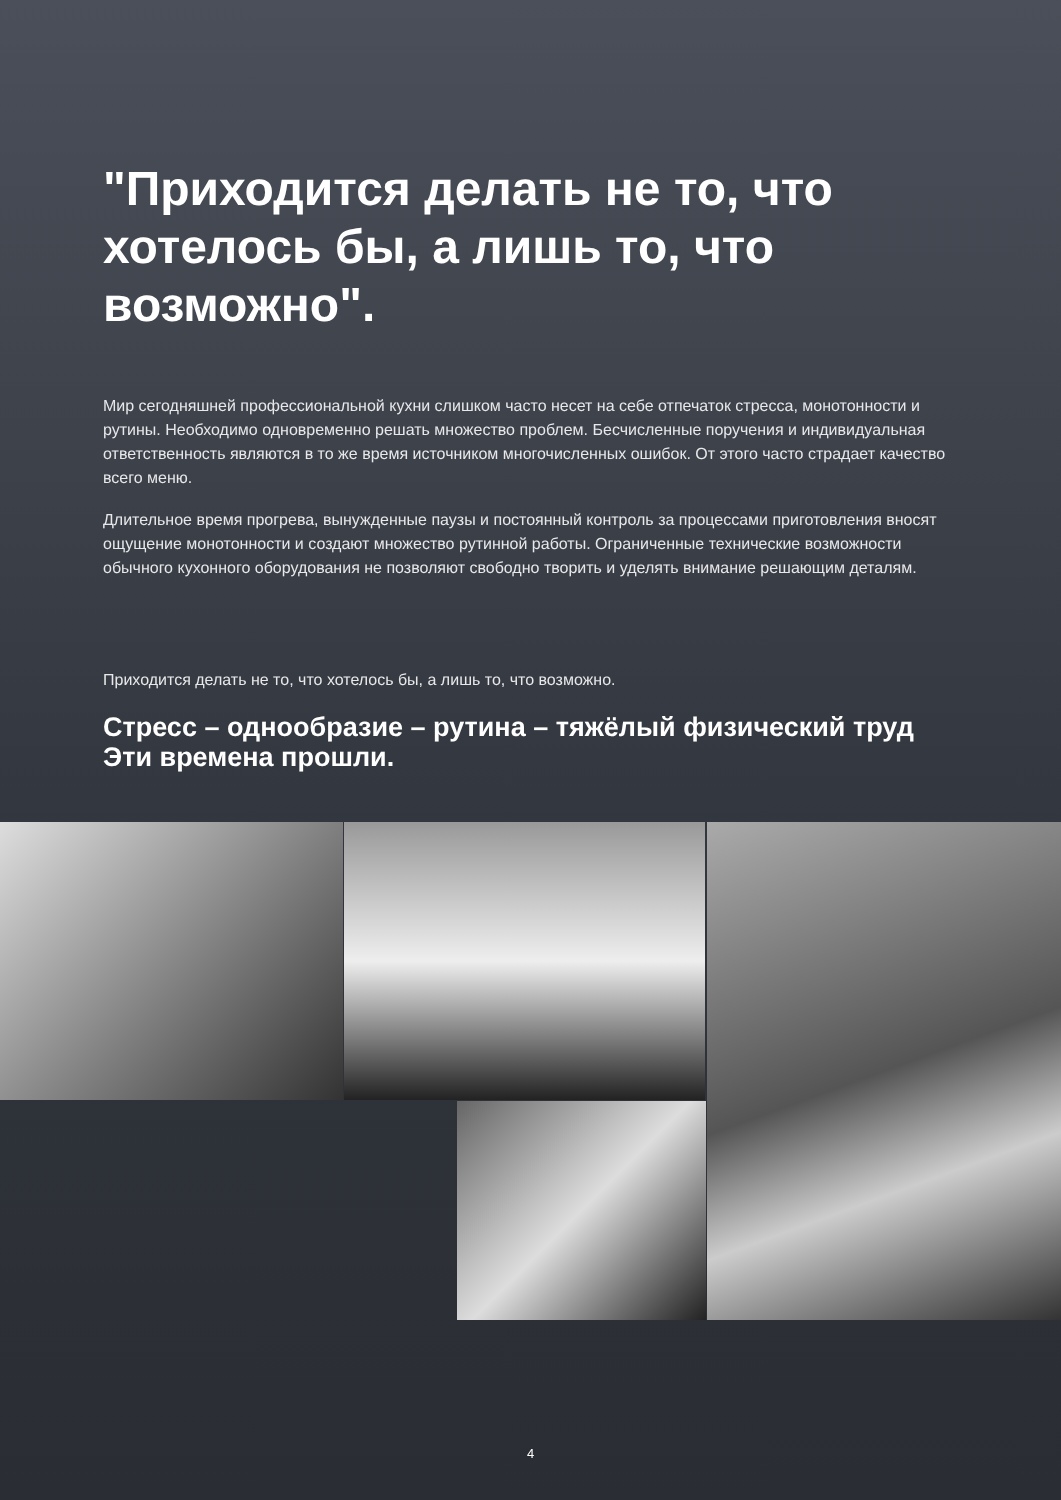"Приходится делать не то, что хотелось бы, а лишь то, что возможно".
Мир сегодняшней профессиональной кухни слишком часто несет на себе отпечаток стресса, монотонности и рутины. Необходимо одновременно решать множество проблем. Бесчисленные поручения и индивидуальная ответственность являются в то же время источником многочисленных ошибок. От этого часто страдает качество всего меню.
Длительное время прогрева, вынужденные паузы и постоянный контроль за процессами приготовления вносят ощущение монотонности и создают множество рутинной работы. Ограниченные технические возможности обычного кухонного оборудования не позволяют свободно творить и уделять внимание решающим деталям.
Приходится делать не то, что хотелось бы, а лишь то, что возможно.
Стресс – однообразие – рутина – тяжёлый физический труд
Эти времена прошли.
4